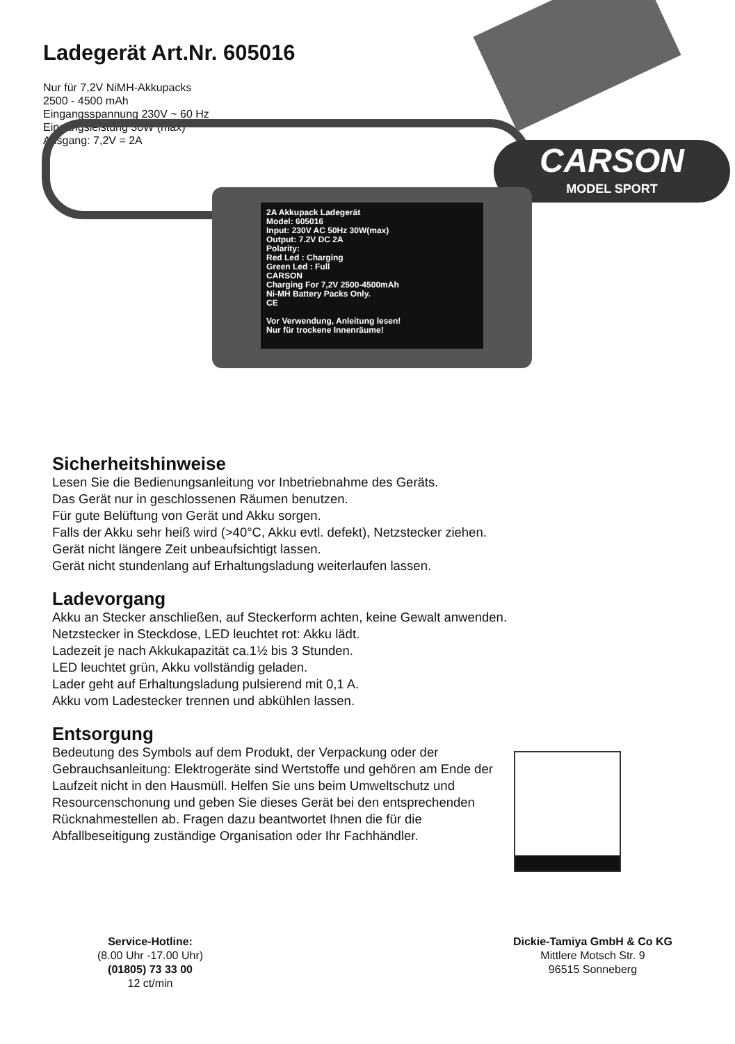Ladegerät Art.Nr. 605016
Nur für 7,2V NiMH-Akkupacks
2500 - 4500 mAh
Eingangsspannung 230V ~ 60 Hz
Eingangsleistung 30W (max)
Ausgang: 7,2V = 2A
CARSON
MODEL SPORT
2A Akkupack Ladegerät
Model: 605016
Input: 230V AC 50Hz 30W(max)
Output: 7.2V DC 2A
Polarity:
Red Led : Charging
Green Led : Full
CARSON
Charging For 7,2V 2500-4500mAh
Ni-MH Battery Packs Only.
CE
Vor Verwendung, Anleitung lesen!
Nur für trockene Innenräume!
Sicherheitshinweise
Lesen Sie die Bedienungsanleitung vor Inbetriebnahme des Geräts.
Das Gerät nur in geschlossenen Räumen benutzen.
Für gute Belüftung von Gerät und Akku sorgen.
Falls der Akku sehr heiß wird (>40°C, Akku evtl. defekt), Netzstecker ziehen.
Gerät nicht längere Zeit unbeaufsichtigt lassen.
Gerät nicht stundenlang auf Erhaltungsladung weiterlaufen lassen.
Ladevorgang
Akku an Stecker anschließen, auf Steckerform achten, keine Gewalt anwenden.
Netzstecker in Steckdose, LED leuchtet rot: Akku lädt.
Ladezeit je nach Akkukapazität ca.1½ bis 3 Stunden.
LED leuchtet grün, Akku vollständig geladen.
Lader geht auf Erhaltungsladung pulsierend mit 0,1 A.
Akku vom Ladestecker trennen und abkühlen lassen.
Entsorgung
Bedeutung des Symbols auf dem Produkt, der Verpackung oder der
Gebrauchsanleitung: Elektrogeräte sind Wertstoffe und gehören am Ende der
Laufzeit nicht in den Hausmüll. Helfen Sie uns beim Umweltschutz und
Resourcenschonung und geben Sie dieses Gerät bei den entsprechenden
Rücknahmestellen ab. Fragen dazu beantwortet Ihnen die für die
Abfallbeseitigung zuständige Organisation oder Ihr Fachhändler.
Service-Hotline:
(8.00 Uhr -17.00 Uhr)
(01805) 73 33 00
12 ct/min
Dickie-Tamiya GmbH & Co KG
Mittlere Motsch Str. 9
96515 Sonneberg